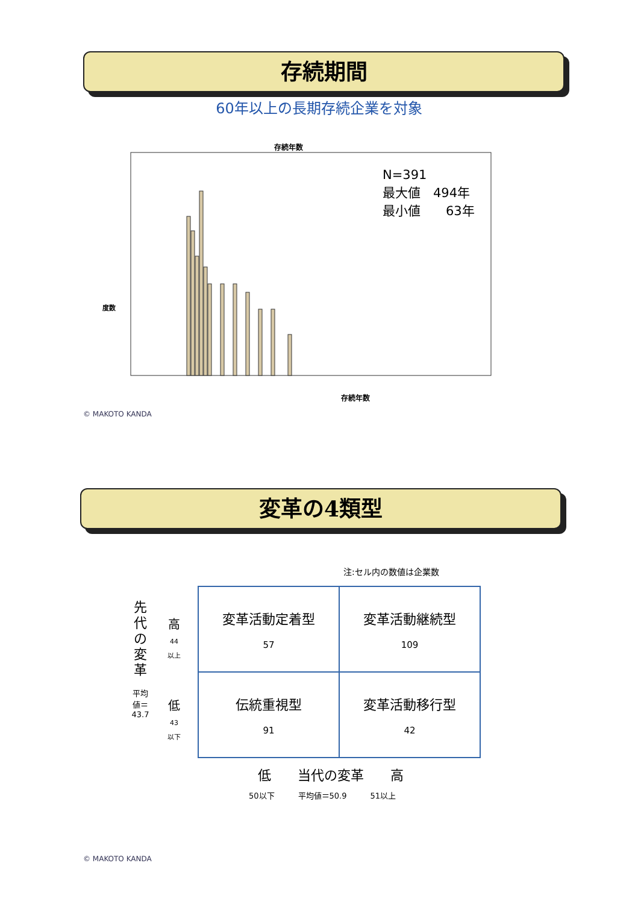存続期間
60年以上の長期存続企業を対象
存続年数
度数
存続年数
N=391
最大値　494年
最小値　　63年
© MAKOTO KANDA
変革の4類型
注:セル内の数値は企業数
先代の変革
平均値＝
43.7
高
44
以上
低
43
以下
| 変革活動定着型 57 | 変革活動継続型 109 |
| 伝統重視型 91 | 変革活動移行型 42 |
低　　当代の変革　　高
50以下　　　平均値＝50.9　　　51以上
© MAKOTO KANDA